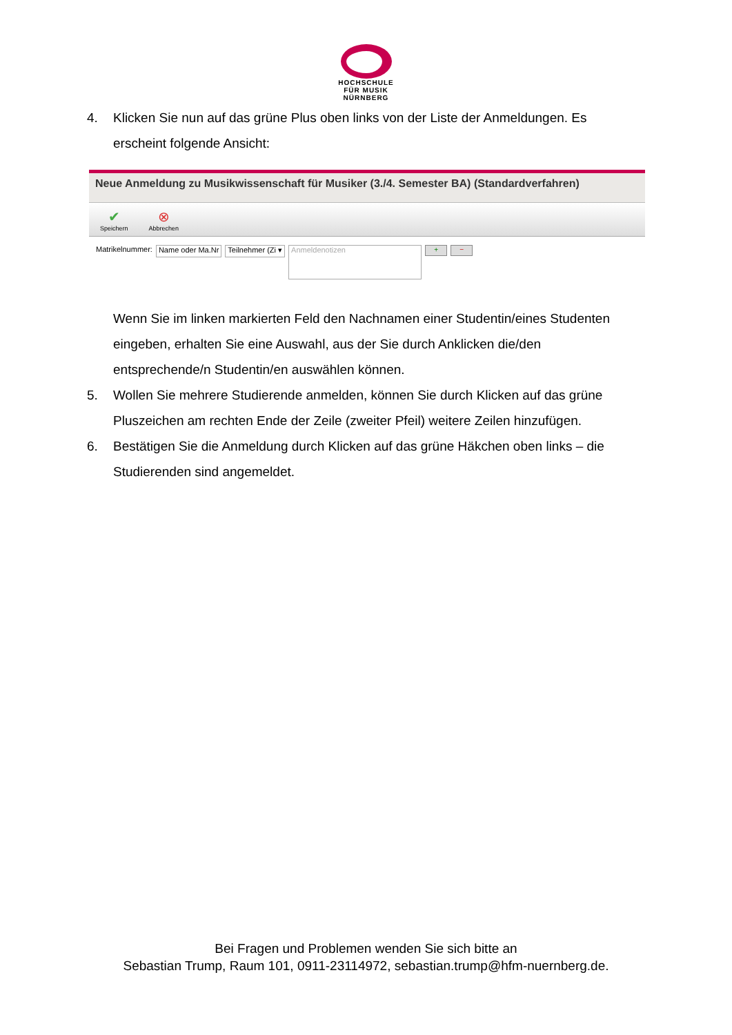HOCHSCHULE
FÜR MUSIK
NÜRNBERG
4. Klicken Sie nun auf das grüne Plus oben links von der Liste der Anmeldungen. Es erscheint folgende Ansicht:
Neue Anmeldung zu Musikwissenschaft für Musiker (3./4. Semester BA) (Standardverfahren)
✔
Speichern
⊗
Abbrechen
Matrikelnummer: Name oder Ma.Nr Teilnehmer (Zi ▾ Anmeldenotizen + −
Wenn Sie im linken markierten Feld den Nachnamen einer Studentin/eines Studenten eingeben, erhalten Sie eine Auswahl, aus der Sie durch Anklicken die/den entsprechende/n Studentin/en auswählen können.
5. Wollen Sie mehrere Studierende anmelden, können Sie durch Klicken auf das grüne Pluszeichen am rechten Ende der Zeile (zweiter Pfeil) weitere Zeilen hinzufügen.
6. Bestätigen Sie die Anmeldung durch Klicken auf das grüne Häkchen oben links – die Studierenden sind angemeldet.
Bei Fragen und Problemen wenden Sie sich bitte an
Sebastian Trump, Raum 101, 0911-23114972, sebastian.trump@hfm-nuernberg.de.